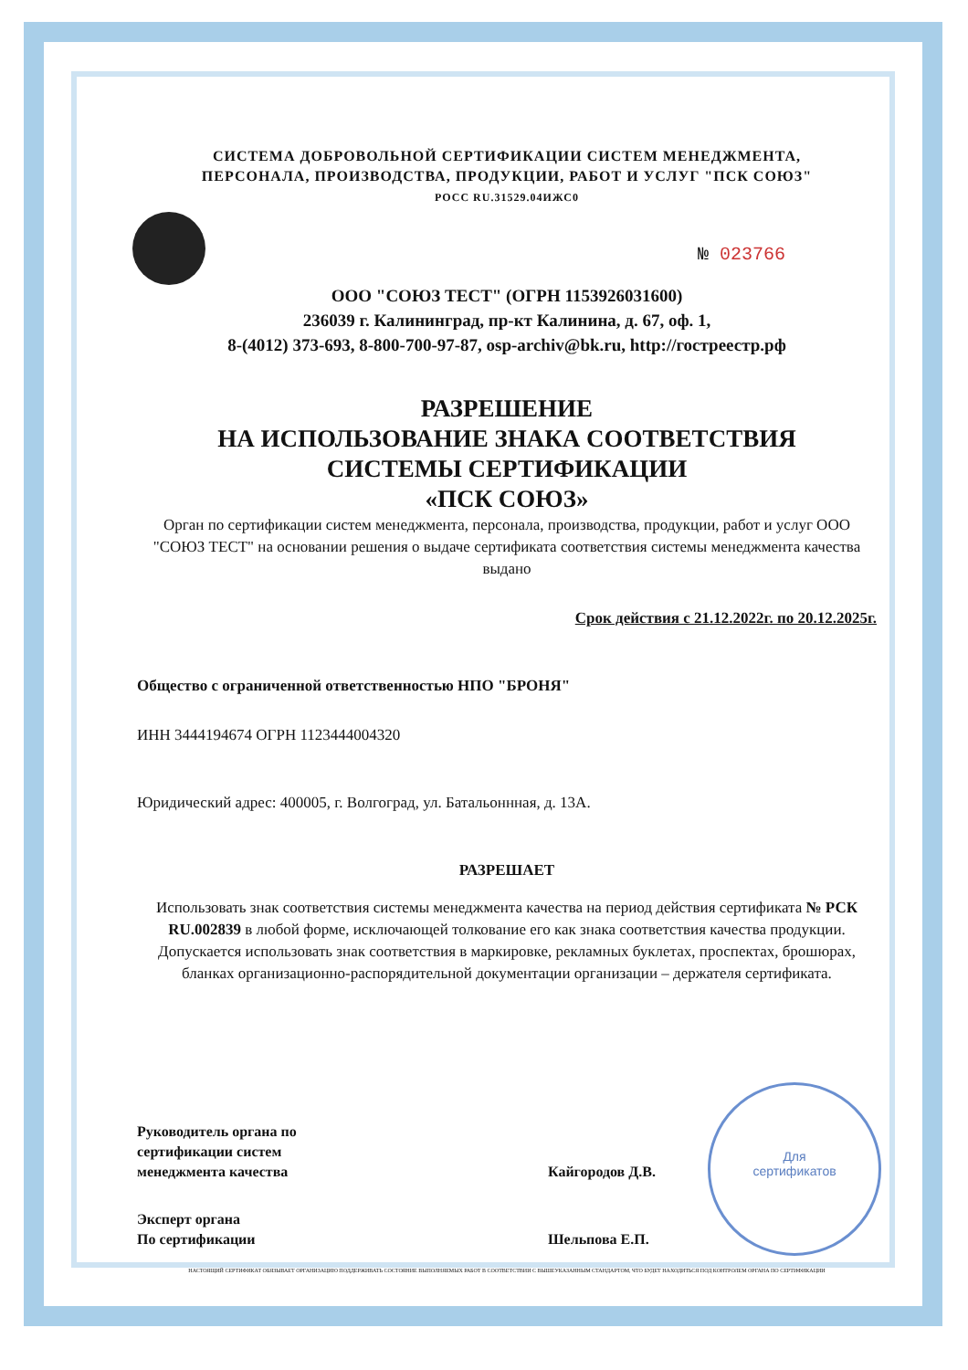Для
сертификатов
СИСТЕМА ДОБРОВОЛЬНОЙ СЕРТИФИКАЦИИ СИСТЕМ МЕНЕДЖМЕНТА,
ПЕРСОНАЛА, ПРОИЗВОДСТВА, ПРОДУКЦИИ, РАБОТ И УСЛУГ "ПСК СОЮЗ"
РОСС RU.31529.04ИЖС0
№ 023766
ООО "СОЮЗ ТЕСТ" (ОГРН 1153926031600)
236039 г. Калининград, пр-кт Калинина, д. 67, оф. 1,
8-(4012) 373-693, 8-800-700-97-87, osp-archiv@bk.ru, http://гостреестр.рф
РАЗРЕШЕНИЕ
НА ИСПОЛЬЗОВАНИЕ ЗНАКА СООТВЕТСТВИЯ
СИСТЕМЫ СЕРТИФИКАЦИИ
«ПСК СОЮЗ»
Орган по сертификации систем менеджмента, персонала, производства, продукции, работ и услуг ООО "СОЮЗ ТЕСТ" на основании решения о выдаче сертификата соответствия системы менеджмента качества
выдано
Срок действия с 21.12.2022г. по 20.12.2025г.
Общество с ограниченной ответственностью НПО "БРОНЯ"
ИНН 3444194674 ОГРН 1123444004320
Юридический адрес: 400005, г. Волгоград, ул. Батальоннная, д. 13А.
РАЗРЕШАЕТ
Использовать знак соответствия системы менеджмента качества на период действия сертификата № РСК RU.002839 в любой форме, исключающей толкование его как знака соответствия качества продукции. Допускается использовать знак соответствия в маркировке, рекламных буклетах, проспектах, брошюрах, бланках организационно-распорядительной документации организации – держателя сертификата.
Руководитель органа по
сертификации систем
менеджмента качества
Кайгородов Д.В.
Эксперт органа
По сертификации
Шельпова Е.П.
НАСТОЯЩИЙ СЕРТИФИКАТ ОБЯЗЫВАЕТ ОРГАНИЗАЦИЮ ПОДДЕРЖИВАТЬ СОСТОЯНИЕ ВЫПОЛНЯЕМЫХ РАБОТ В СООТВЕТСТВИИ С ВЫШЕУКАЗАННЫМ СТАНДАРТОМ, ЧТО БУДЕТ НАХОДИТЬСЯ ПОД КОНТРОЛЕМ ОРГАНА ПО СЕРТИФИКАЦИИ